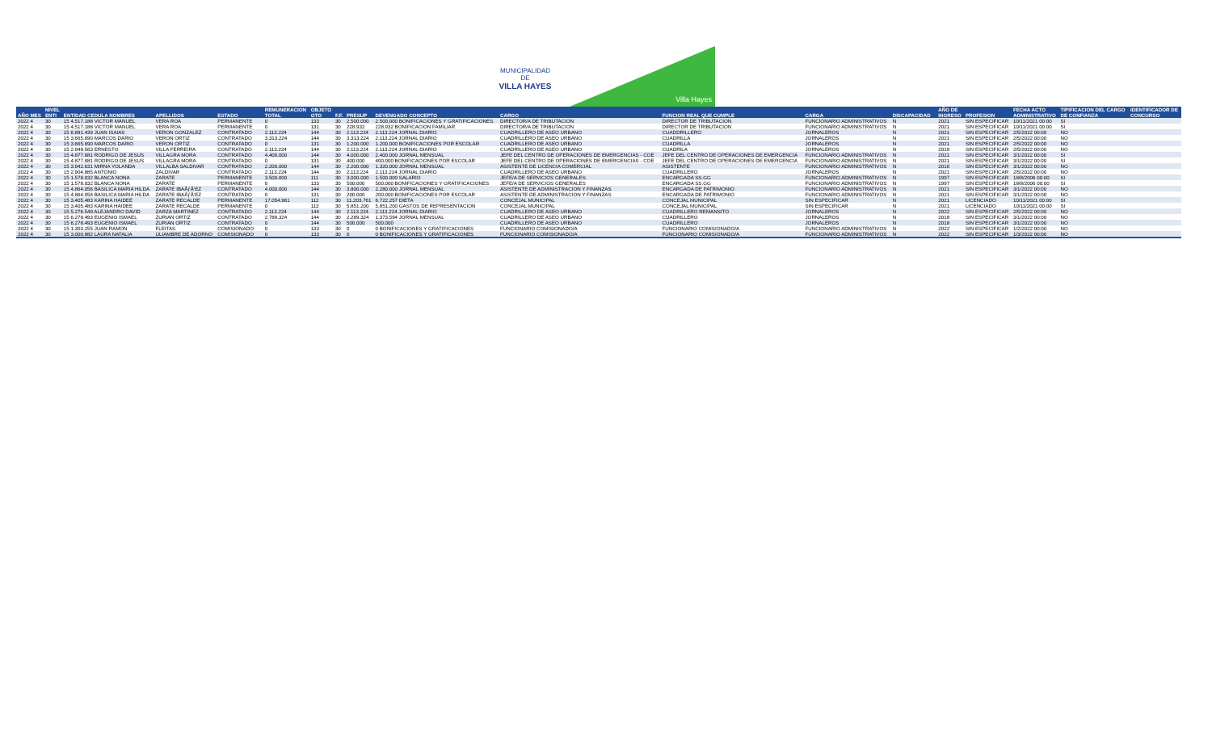MUNICIPALIDAD DE
VILLA HAYES
Villa Hayes
| | NIVEL | | | | | | REMUNERACION | OBJETO | | | | | | | | | AÑO DE | | FECHA ACTO | TIPIFICACION DEL CARGO | IDENTIFICADOR DE |
| --- | --- | --- | --- | --- | --- | --- | --- | --- | --- | --- | --- | --- | --- | --- | --- | --- | --- | --- | --- | --- | --- |
| AÑO MES | ENTI | ENTIDAD CEDULA NOMBRES | APELLIDOS | ESTADO | | | TOTAL | GTO | F.F. | PRESUP | DEVENGADO CONCEPTO | CARGO | FUNCION REAL QUE CUMPLE | CARGA | DISCAPACIDAD | | INGRESO | PROFESION | ADMINISTRATIVO | DE CONFIANZA | CONCURSO |
| 2022 4 | 30 | 15 4.517.188 VICTOR MANUEL | VERA ROA | PERMANENTE | | | 0 | 133 | 30 | 2.500.000 | 2.500.000 BONIFICACIONES Y GRATIFICACIONES | DIRECTOR/A DE TRIBUTACION | DIRECTOR DE TRIBUTACION | FUNCIONARIO ADMINISTRATIVOS | N | | 2021 | SIN ESPECIFICAR | 10/11/2021 00:00 | SI | |
| 2022 4 | 30 | 15 4.517.188 VICTOR MANUEL | VERA ROA | PERMANENTE | | | 0 | 131 | 30 | 228.932 | 228.932 BONIFICACION FAMILIAR | DIRECTOR/A DE TRIBUTACION | DIRECTOR DE TRIBUTACION | FUNCIONARIO ADMINISTRATIVOS | N | | 2021 | SIN ESPECIFICAR | 10/11/2021 00:00 | SI | |
| 2022 4 | 30 | 15 6.891.439 JUAN ISAIAS | VERON GONZALEZ | CONTRATADO | | | 2.113.224 | 144 | 30 | 2.113.224 | 2.113.224 JORNAL DIARIO | CUADRILLERO DE ASEO URBANO | CUADDRILLERO | JORNALEROS | N | | 2021 | SIN ESPECIFICAR | 2/5/2022 00:00 | NO | |
| 2022 4 | 30 | 15 3.665.690 MARCOS DARIO | VERON ORTIZ | CONTRATADO | | | 3.313.224 | 144 | 30 | 3.313.224 | 2.113.224 JORNAL DIARIO | CUADRILLERO DE ASEO URBANO | CUADRILLA | JORNALEROS | N | | 2021 | SIN ESPECIFICAR | 2/5/2022 00:00 | NO | |
| 2022 4 | 30 | 15 3.665.690 MARCOS DARIO | VERON ORTIZ | CONTRATADO | | | 0 | 131 | 30 | 1.200.000 | 1.200.000 BONIFICACIONES POR ESCOLAR | CUADRILLERO DE ASEO URBANO | CUADRILLA | JORNALEROS | N | | 2021 | SIN ESPECIFICAR | 2/5/2022 00:00 | NO | |
| 2022 4 | 30 | 15 2.948.563 ERNESTO | VILLA FERREIRA | CONTRATADO | | | 2.113.224 | 144 | 30 | 2.113.224 | 2.113.224 JORNAL DIARIO | CUADRILLERO DE ASEO URBANO | CUADRILA | JORNALEROS | N | | 2019 | SIN ESPECIFICAR | 2/5/2022 00:00 | NO | |
| 2022 4 | 30 | 15 4.877.681 RODRIGO DE JESUS | VILLAGRA MORA | CONTRATADO | | | 4.400.000 | 144 | 30 | 4.000.000 | 2.400.000 JORNAL MENSUAL | JEFE DEL CENTRO DE OPERACIONES DE EMERGENCIAS - COE | JEFE DEL CENTRO DE OPERACIONES DE EMERGENCIA | FUNCIONARIO ADMINISTRATIVOS | N | | 2021 | SIN ESPECIFICAR | 3/1/2022 00:00 | SI | |
| 2022 4 | 30 | 15 4.877.681 RODRIGO DE JESUS | VILLAGRA MORA | CONTRATADO | | | 0 | 131 | 30 | 400.000 | 400.000 BONIFICACIONES POR ESCOLAR | JEFE DEL CENTRO DE OPERACIONES DE EMERGENCIAS - COE | JEFE DEL CENTRO DE OPERACIONES DE EMERGENCIA | FUNCIONARIO ADMINISTRATIVOS | N | | 2021 | SIN ESPECIFICAR | 3/1/2022 00:00 | SI | |
| 2022 4 | 30 | 15 3.942.631 MIRNA YOLANDA | VILLALBA SALDIVAR | CONTRATADO | | | 2.200.000 | 144 | 30 | 2.200.000 | 1.320.000 JORNAL MENSUAL | ASISTENTE DE LICENCIA COMERCIAL | ASISTENTE | FUNCIONARIO ADMINISTRATIVOS | N | | 2016 | SIN ESPECIFICAR | 3/1/2022 00:00 | NO | |
| 2022 4 | 30 | 15 2.904.885 ANTONIO | ZALDIVAR | CONTRATADO | | | 2.113.224 | 144 | 30 | 2.113.224 | 2.113.224 JORNAL DIARIO | CUADRILLERO DE ASEO URBANO | CUADRILLERO | JORNALEROS | N | | 2021 | SIN ESPECIFICAR | 2/5/2022 00:00 | NO | |
| 2022 4 | 30 | 15 1.578.032 BLANCA NONA | ZARATE | PERMANENTE | | | 3.500.000 | 111 | 30 | 3.000.000 | 1.500.000 SALARIO | JEFE/A DE SERVICIOS GENERALES | ENCARGADA SS.GG | FUNCIONARIO ADMINISTRATIVOS | N | | 1997 | SIN ESPECIFICAR | 18/8/2006 00:00 | SI | |
| 2022 4 | 30 | 15 1.578.032 BLANCA NONA | ZARATE | PERMANENTE | | | 0 | 133 | 30 | 500.000 | 500.000 BONIFICACIONES Y GRATIFICACIONES | JEFE/A DE SERVICIOS GENERALES | ENCARGADA SS.GG | FUNCIONARIO ADMINISTRATIVOS | N | | 1997 | SIN ESPECIFICAR | 18/8/2006 00:00 | SI | |
| 2022 4 | 30 | 15 4.864.056 BASILICA MARIA HILDA | ZARATE IBAÃƒÂ‘EZ | CONTRATADO | | | 4.000.000 | 144 | 30 | 3.800.000 | 2.280.000 JORNAL MENSUAL | ASISTENTE DE ADMINISTRACION Y FINANZAS | ENCARGADA DE PATRIMONIO | FUNCIONARIO ADMINISTRATIVOS | N | | 2021 | SIN ESPECIFICAR | 3/1/2022 00:00 | NO | |
| 2022 4 | 30 | 15 4.864.056 BASILICA MARIA HILDA | ZARATE IBAÃƒÂ‘EZ | CONTRATADO | | | 0 | 131 | 30 | 200.000 | 200.000 BONIFICACIONES POR ESCOLAR | ASISTENTE DE ADMINISTRACION Y FINANZAS | ENCARGADA DE PATRIMONIO | FUNCIONARIO ADMINISTRATIVOS | N | | 2021 | SIN ESPECIFICAR | 3/1/2022 00:00 | NO | |
| 2022 4 | 30 | 15 3.405.483 KARINA HAIDEE | ZARATE RECALDE | PERMANENTE | | | 17.054.961 | 112 | 30 | 11.203.761 | 6.722.257 DIETA | CONCEJAL MUNICIPAL | CONCEJAL MUNICIPAL | SIN ESPECIFICAR | N | | 2021 | LICENCIADO | 10/11/2021 00:00 | SI | |
| 2022 4 | 30 | 15 3.405.483 KARINA HAIDEE | ZARATE RECALDE | PERMANENTE | | | 0 | 113 | 30 | 5.851.200 | 5.851.200 GASTOS DE REPRESENTACION | CONCEJAL MUNICIPAL | CONCEJAL MUNICIPAL | SIN ESPECIFICAR | N | | 2021 | LICENCIADO | 10/11/2021 00:00 | SI | |
| 2022 4 | 30 | 15 5.276.549 ALEJANDRO DAVID | ZARZA MARTINEZ | CONTRATADO | | | 2.113.224 | 144 | 30 | 2.113.224 | 2.113.224 JORNAL DIARIO | CUADRILLERO DE ASEO URBANO | CUADRILLERO REMANSITO | JORNALEROS | N | | 2022 | SIN ESPECIFICAR | 2/5/2022 00:00 | NO | |
| 2022 4 | 30 | 15 6.278.493 EUGENIO ISMAEL | ZURIAN ORTIZ | CONTRATADO | | | 2.789.324 | 144 | 30 | 2.289.324 | 1.373.594 JORNAL MENSUAL | CUADRILLERO DE ASEO URBANO | CUADRILLERO | JORNALEROS | N | | 2018 | SIN ESPECIFICAR | 3/1/2022 00:00 | NO | |
| 2022 4 | 30 | 15 6.278.493 EUGENIO ISMAEL | ZURIAN ORTIZ | CONTRATADO | | | 0 | 144 | 30 | 500.000 | 500.000 | CUADRILLERO DE ASEO URBANO | CUADRILLERO | JORNALEROS | N | | 2018 | SIN ESPECIFICAR | 3/1/2022 00:00 | NO | |
| 2022 4 | 30 | 15 1.303.255 JUAN RAMON | FLEITAS | COMISIONADO | | | 0 | 133 | 30 | 0 | 0 BONIFICACIONES Y GRATIFICACIONES | FUNCIONARIO COMISIONADO/A | FUNCIONARIO COMISIONADO/A | FUNCIONARIO ADMINISTRATIVOS | N | | 2022 | SIN ESPECIFICAR | 1/2/2022 00:00 | NO | |
| 2022 4 | 30 | 15 3.000.882 LAURA NATALIA | ULIAMBRE DE ADORNO | COMISIONADO | | | 0 | 133 | 30 | 0 | 0 BONIFICACIONES Y GRATIFICACIONES | FUNCIONARIO COMISIONADO/A | FUNCIONARIO COMISIONADO/A | FUNCIONARIO ADMINISTRATIVOS | N | | 2022 | SIN ESPECIFICAR | 1/3/2022 00:00 | NO | |